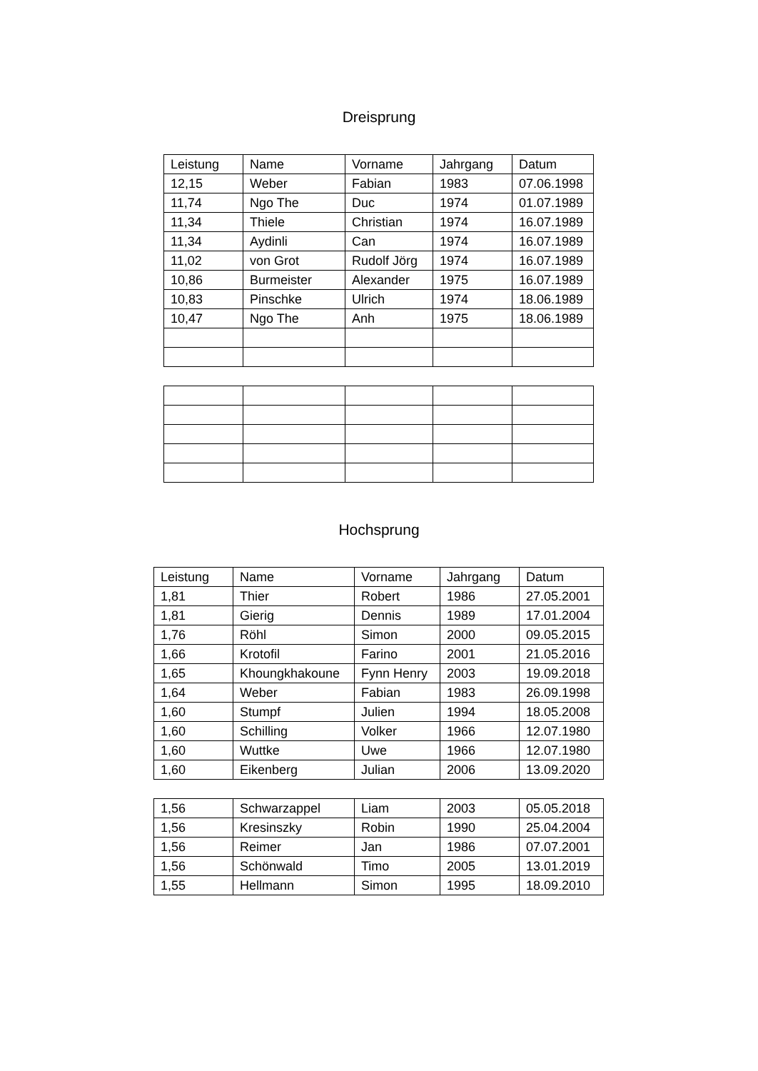Dreisprung
| Leistung | Name | Vorname | Jahrgang | Datum |
| --- | --- | --- | --- | --- |
| 12,15 | Weber | Fabian | 1983 | 07.06.1998 |
| 11,74 | Ngo The | Duc | 1974 | 01.07.1989 |
| 11,34 | Thiele | Christian | 1974 | 16.07.1989 |
| 11,34 | Aydinli | Can | 1974 | 16.07.1989 |
| 11,02 | von Grot | Rudolf Jörg | 1974 | 16.07.1989 |
| 10,86 | Burmeister | Alexander | 1975 | 16.07.1989 |
| 10,83 | Pinschke | Ulrich | 1974 | 18.06.1989 |
| 10,47 | Ngo The | Anh | 1975 | 18.06.1989 |
Hochsprung
| Leistung | Name | Vorname | Jahrgang | Datum |
| --- | --- | --- | --- | --- |
| 1,81 | Thier | Robert | 1986 | 27.05.2001 |
| 1,81 | Gierig | Dennis | 1989 | 17.01.2004 |
| 1,76 | Röhl | Simon | 2000 | 09.05.2015 |
| 1,66 | Krotofil | Farino | 2001 | 21.05.2016 |
| 1,65 | Khoungkhakoune | Fynn Henry | 2003 | 19.09.2018 |
| 1,64 | Weber | Fabian | 1983 | 26.09.1998 |
| 1,60 | Stumpf | Julien | 1994 | 18.05.2008 |
| 1,60 | Schilling | Volker | 1966 | 12.07.1980 |
| 1,60 | Wuttke | Uwe | 1966 | 12.07.1980 |
| 1,60 | Eikenberg | Julian | 2006 | 13.09.2020 |
| 1,56 | Schwarzappel | Liam | 2003 | 05.05.2018 |
| 1,56 | Kresinszky | Robin | 1990 | 25.04.2004 |
| 1,56 | Reimer | Jan | 1986 | 07.07.2001 |
| 1,56 | Schönwald | Timo | 2005 | 13.01.2019 |
| 1,55 | Hellmann | Simon | 1995 | 18.09.2010 |